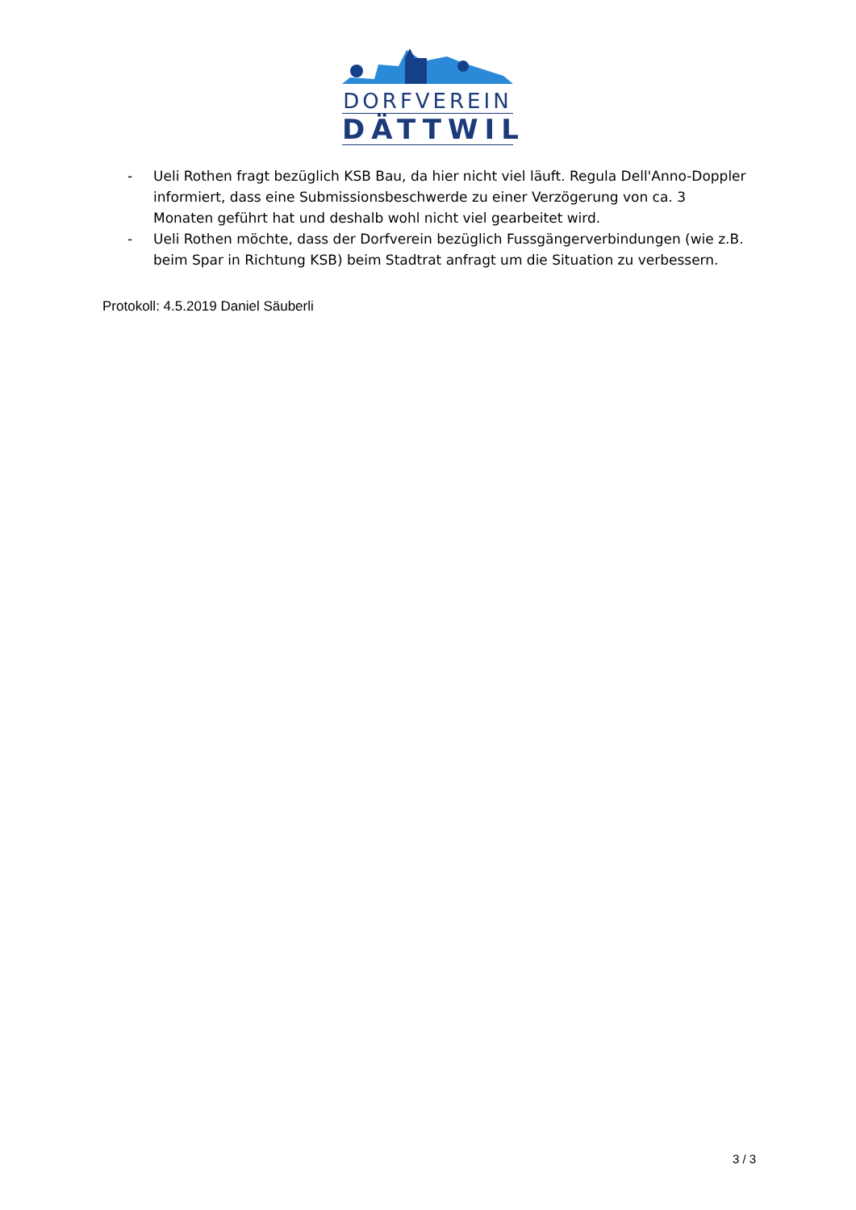DORFVEREIN
DÄTTWIL
- Ueli Rothen fragt bezüglich KSB Bau, da hier nicht viel läuft. Regula Dell'Anno-Doppler informiert, dass eine Submissionsbeschwerde zu einer Verzögerung von ca. 3 Monaten geführt hat und deshalb wohl nicht viel gearbeitet wird.
- Ueli Rothen möchte, dass der Dorfverein bezüglich Fussgängerverbindungen (wie z.B. beim Spar in Richtung KSB) beim Stadtrat anfragt um die Situation zu verbessern.
Protokoll: 4.5.2019 Daniel Säuberli
3 / 3